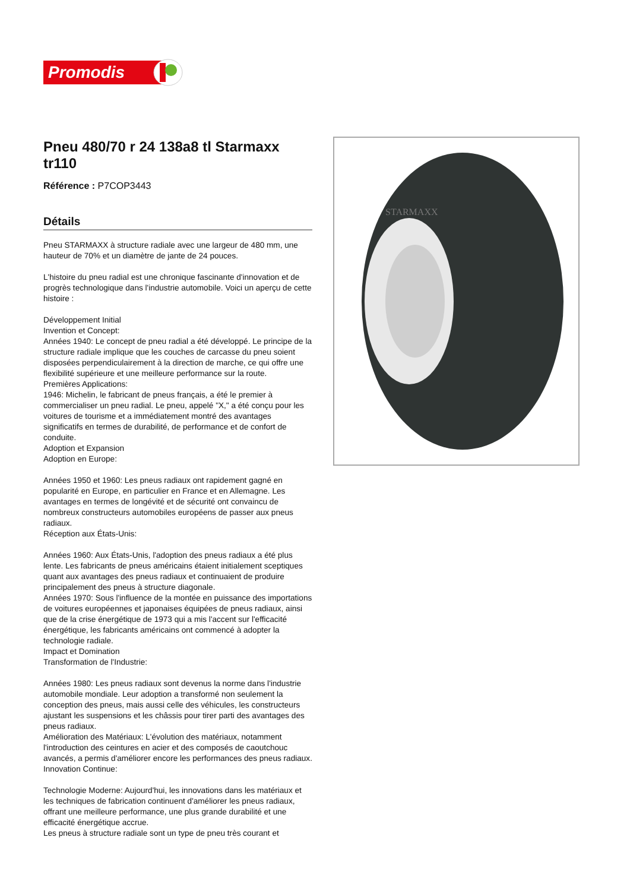Promodis
Pneu 480/70 r 24 138a8 tl Starmaxx tr110
Référence : P7COP3443
Détails
Pneu STARMAXX à structure radiale avec une largeur de 480 mm, une hauteur de 70% et un diamètre de jante de 24 pouces.
L'histoire du pneu radial est une chronique fascinante d'innovation et de progrès technologique dans l'industrie automobile. Voici un aperçu de cette histoire :
Développement Initial
Invention et Concept:
Années 1940: Le concept de pneu radial a été développé. Le principe de la structure radiale implique que les couches de carcasse du pneu soient disposées perpendiculairement à la direction de marche, ce qui offre une flexibilité supérieure et une meilleure performance sur la route.
Premières Applications:
1946: Michelin, le fabricant de pneus français, a été le premier à commercialiser un pneu radial. Le pneu, appelé "X," a été conçu pour les voitures de tourisme et a immédiatement montré des avantages significatifs en termes de durabilité, de performance et de confort de conduite.
Adoption et Expansion
Adoption en Europe:
Années 1950 et 1960: Les pneus radiaux ont rapidement gagné en popularité en Europe, en particulier en France et en Allemagne. Les avantages en termes de longévité et de sécurité ont convaincu de nombreux constructeurs automobiles européens de passer aux pneus radiaux.
Réception aux États-Unis:
Années 1960: Aux États-Unis, l'adoption des pneus radiaux a été plus lente. Les fabricants de pneus américains étaient initialement sceptiques quant aux avantages des pneus radiaux et continuaient de produire principalement des pneus à structure diagonale.
Années 1970: Sous l'influence de la montée en puissance des importations de voitures européennes et japonaises équipées de pneus radiaux, ainsi que de la crise énergétique de 1973 qui a mis l'accent sur l'efficacité énergétique, les fabricants américains ont commencé à adopter la technologie radiale.
Impact et Domination
Transformation de l'Industrie:
Années 1980: Les pneus radiaux sont devenus la norme dans l'industrie automobile mondiale. Leur adoption a transformé non seulement la conception des pneus, mais aussi celle des véhicules, les constructeurs ajustant les suspensions et les châssis pour tirer parti des avantages des pneus radiaux.
Amélioration des Matériaux: L'évolution des matériaux, notamment l'introduction des ceintures en acier et des composés de caoutchouc avancés, a permis d'améliorer encore les performances des pneus radiaux.
Innovation Continue:
Technologie Moderne: Aujourd'hui, les innovations dans les matériaux et les techniques de fabrication continuent d'améliorer les pneus radiaux, offrant une meilleure performance, une plus grande durabilité et une efficacité énergétique accrue.
Les pneus à structure radiale sont un type de pneu très courant et
STARMAXX